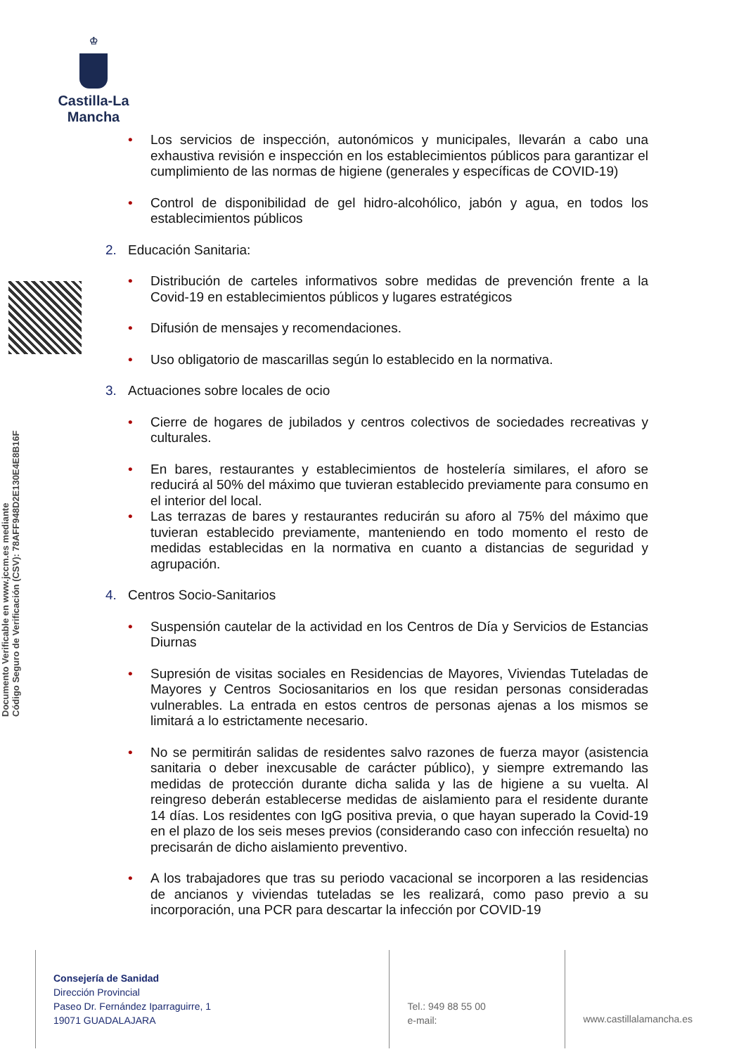♔
Castilla-La Mancha
Documento Verificable en www.jccm.es mediante
Código Seguro de Verificación (CSV): 78AFF948D2E130E4E8B16F
• Los servicios de inspección, autonómicos y municipales, llevarán a cabo una exhaustiva revisión e inspección en los establecimientos públicos para garantizar el cumplimiento de las normas de higiene (generales y específicas de COVID-19)
• Control de disponibilidad de gel hidro-alcohólico, jabón y agua, en todos los establecimientos públicos
2. Educación Sanitaria:
• Distribución de carteles informativos sobre medidas de prevención frente a la Covid-19 en establecimientos públicos y lugares estratégicos
• Difusión de mensajes y recomendaciones.
• Uso obligatorio de mascarillas según lo establecido en la normativa.
3. Actuaciones sobre locales de ocio
• Cierre de hogares de jubilados y centros colectivos de sociedades recreativas y culturales.
• En bares, restaurantes y establecimientos de hostelería similares, el aforo se reducirá al 50% del máximo que tuvieran establecido previamente para consumo en el interior del local.
• Las terrazas de bares y restaurantes reducirán su aforo al 75% del máximo que tuvieran establecido previamente, manteniendo en todo momento el resto de medidas establecidas en la normativa en cuanto a distancias de seguridad y agrupación.
4. Centros Socio-Sanitarios
• Suspensión cautelar de la actividad en los Centros de Día y Servicios de Estancias Diurnas
• Supresión de visitas sociales en Residencias de Mayores, Viviendas Tuteladas de Mayores y Centros Sociosanitarios en los que residan personas consideradas vulnerables. La entrada en estos centros de personas ajenas a los mismos se limitará a lo estrictamente necesario.
• No se permitirán salidas de residentes salvo razones de fuerza mayor (asistencia sanitaria o deber inexcusable de carácter público), y siempre extremando las medidas de protección durante dicha salida y las de higiene a su vuelta. Al reingreso deberán establecerse medidas de aislamiento para el residente durante 14 días. Los residentes con IgG positiva previa, o que hayan superado la Covid-19 en el plazo de los seis meses previos (considerando caso con infección resuelta) no precisarán de dicho aislamiento preventivo.
• A los trabajadores que tras su periodo vacacional se incorporen a las residencias de ancianos y viviendas tuteladas se les realizará, como paso previo a su incorporación, una PCR para descartar la infección por COVID-19
Consejería de Sanidad
Dirección Provincial
Paseo Dr. Fernández Iparraguirre, 1
19071 GUADALAJARA
Tel.: 949 88 55 00
e-mail:
www.castillalamancha.es